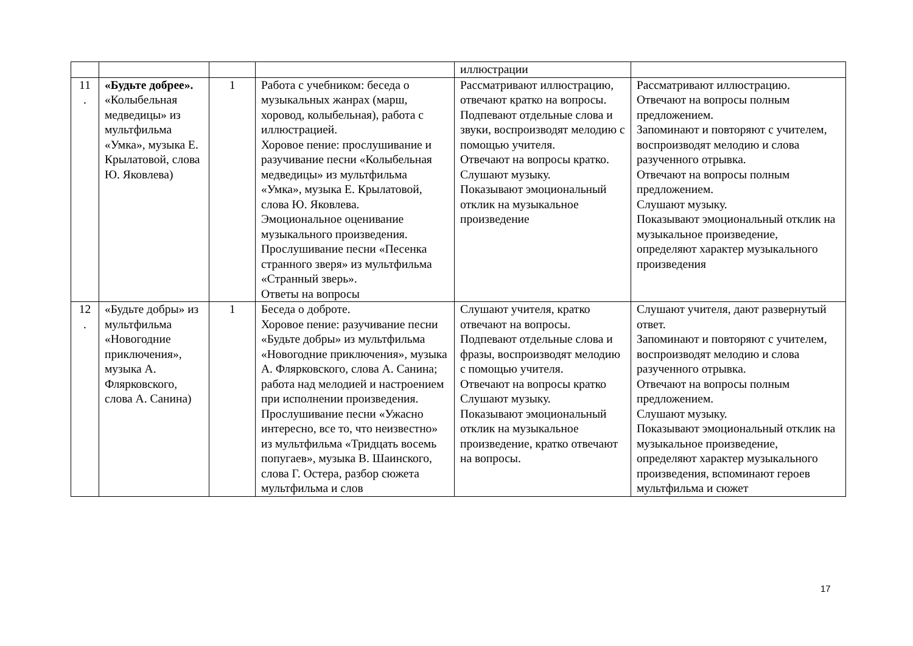| | | | | иллюстрации | |
| 11 . | «Будьте добрее». «Колыбельная медведицы» из мультфильма «Умка», музыка Е. Крылатовой, слова Ю. Яковлева) | 1 | Работа с учебником: беседа о музыкальных жанрах (марш, хоровод, колыбельная), работа с иллюстрацией. Хоровое пение: прослушивание и разучивание песни «Колыбельная медведицы» из мультфильма «Умка», музыка Е. Крылатовой, слова Ю. Яковлева. Эмоциональное оценивание музыкального произведения. Прослушивание песни «Песенка странного зверя» из мультфильма «Странный зверь». Ответы на вопросы | Рассматривают иллюстрацию, отвечают кратко на вопросы. Подпевают отдельные слова и звуки, воспроизводят мелодию с помощью учителя. Отвечают на вопросы кратко. Слушают музыку. Показывают эмоциональный отклик на музыкальное произведение | Рассматривают иллюстрацию. Отвечают на вопросы полным предложением. Запоминают и повторяют с учителем, воспроизводят мелодию и слова разученного отрывка. Отвечают на вопросы полным предложением. Слушают музыку. Показывают эмоциональный отклик на музыкальное произведение, определяют характер музыкального произведения |
| 12 . | «Будьте добры» из мультфильма «Новогодние приключения», музыка А. Флярковского, слова А. Санина) | 1 | Беседа о доброте. Хоровое пение: разучивание песни «Будьте добры» из мультфильма «Новогодние приключения», музыка А. Флярковского, слова А. Санина; работа над мелодией и настроением при исполнении произведения. Прослушивание песни «Ужасно интересно, все то, что неизвестно» из мультфильма «Тридцать восемь попугаев», музыка В. Шаинского, слова Г. Остера, разбор сюжета мультфильма и слов | Слушают учителя, кратко отвечают на вопросы. Подпевают отдельные слова и фразы, воспроизводят мелодию с помощью учителя. Отвечают на вопросы кратко Слушают музыку. Показывают эмоциональный отклик на музыкальное произведение, кратко отвечают на вопросы. | Слушают учителя, дают развернутый ответ. Запоминают и повторяют с учителем, воспроизводят мелодию и слова разученного отрывка. Отвечают на вопросы полным предложением. Слушают музыку. Показывают эмоциональный отклик на музыкальное произведение, определяют характер музыкального произведения, вспоминают героев мультфильма и сюжет |
17